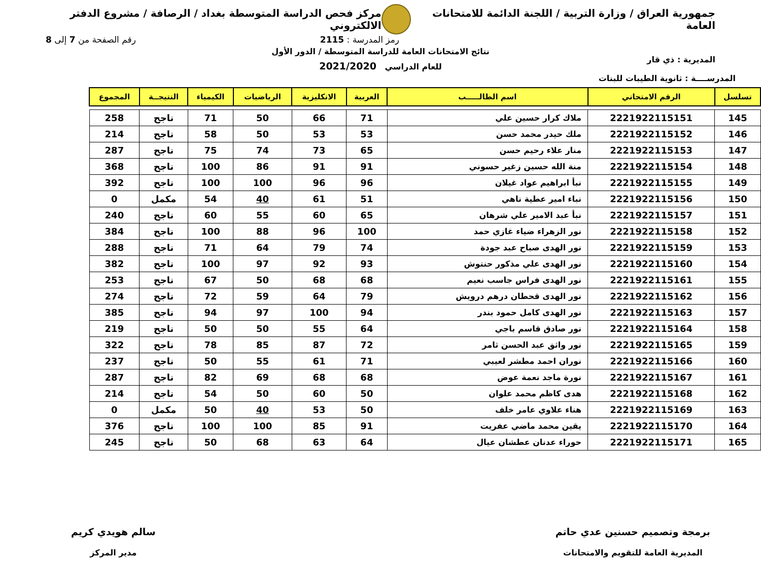جمهورية العراق / وزارة التربية / اللجنة الدائمة للامتحانات العامة
مركز فحص الدراسة المتوسطة بغداد / الرصافة / مشروع الدفتر الالكتروني
رمز المدرسة : 2115 رقم الصفحة من 7 إلى 8
المديرية : ذي قار
المدرســــة : ثانوية الطيبات للبنات
نتائج الامتحانات العامة للدراسة المتوسطة / الدور الأول
للعام الدراسي 2021/2020
| تسلسل | الرقم الامتحاني | اسم الطالـــــب | العربية | الانكليزية | الرياضيات | الكيمياء | النتيجــة | المجموع |
| --- | --- | --- | --- | --- | --- | --- | --- | --- |
| 145 | 2221922115151 | ملاك كرار حسين علي | 71 | 66 | 50 | 71 | ناجح | 258 |
| 146 | 2221922115152 | ملك حيدر محمد حسن | 53 | 53 | 50 | 58 | ناجح | 214 |
| 147 | 2221922115153 | منار علاء رحيم حسن | 65 | 73 | 74 | 75 | ناجح | 287 |
| 148 | 2221922115154 | منة الله حسين زغير حسوني | 91 | 91 | 86 | 100 | ناجح | 368 |
| 149 | 2221922115155 | نبأ ابراهيم عواد غيلان | 96 | 96 | 100 | 100 | ناجح | 392 |
| 150 | 2221922115156 | نباء امير عطية ناهي | 51 | 61 | 40 | 54 | مكمل | 0 |
| 151 | 2221922115157 | نبأ عبد الامير علي شرهان | 65 | 60 | 55 | 60 | ناجح | 240 |
| 152 | 2221922115158 | نور الزهراء ضياء غازي حمد | 100 | 96 | 88 | 100 | ناجح | 384 |
| 153 | 2221922115159 | نور الهدى صباح عبد جودة | 74 | 79 | 64 | 71 | ناجح | 288 |
| 154 | 2221922115160 | نور الهدى علي مذكور حنتوش | 93 | 92 | 97 | 100 | ناجح | 382 |
| 155 | 2221922115161 | نور الهدى فراس جاسب نعيم | 68 | 68 | 50 | 67 | ناجح | 253 |
| 156 | 2221922115162 | نور الهدى قحطان درهم درويش | 79 | 64 | 59 | 72 | ناجح | 274 |
| 157 | 2221922115163 | نور الهدى كامل حمود بندر | 94 | 100 | 97 | 94 | ناجح | 385 |
| 158 | 2221922115164 | نور صادق قاسم باجي | 64 | 55 | 50 | 50 | ناجح | 219 |
| 159 | 2221922115165 | نور واثق عبد الحسن ثامر | 72 | 87 | 85 | 78 | ناجح | 322 |
| 160 | 2221922115166 | نوران احمد مطشر لعيبي | 71 | 61 | 55 | 50 | ناجح | 237 |
| 161 | 2221922115167 | نورة ماجد نعمة عوض | 68 | 68 | 69 | 82 | ناجح | 287 |
| 162 | 2221922115168 | هدى كاظم محمد علوان | 50 | 60 | 50 | 54 | ناجح | 214 |
| 163 | 2221922115169 | هناء علاوي عامر خلف | 50 | 53 | 40 | 50 | مكمل | 0 |
| 164 | 2221922115170 | يقين محمد ماضي عفريت | 91 | 85 | 100 | 100 | ناجح | 376 |
| 165 | 2221922115171 | حوراء عدنان عطشان عيال | 64 | 63 | 68 | 50 | ناجح | 245 |
برمجة وتصميم حسنين عدي حاتم
المديرية العامة للتقويم والامتحانات
سالم هويدي كريم
مدير المركز